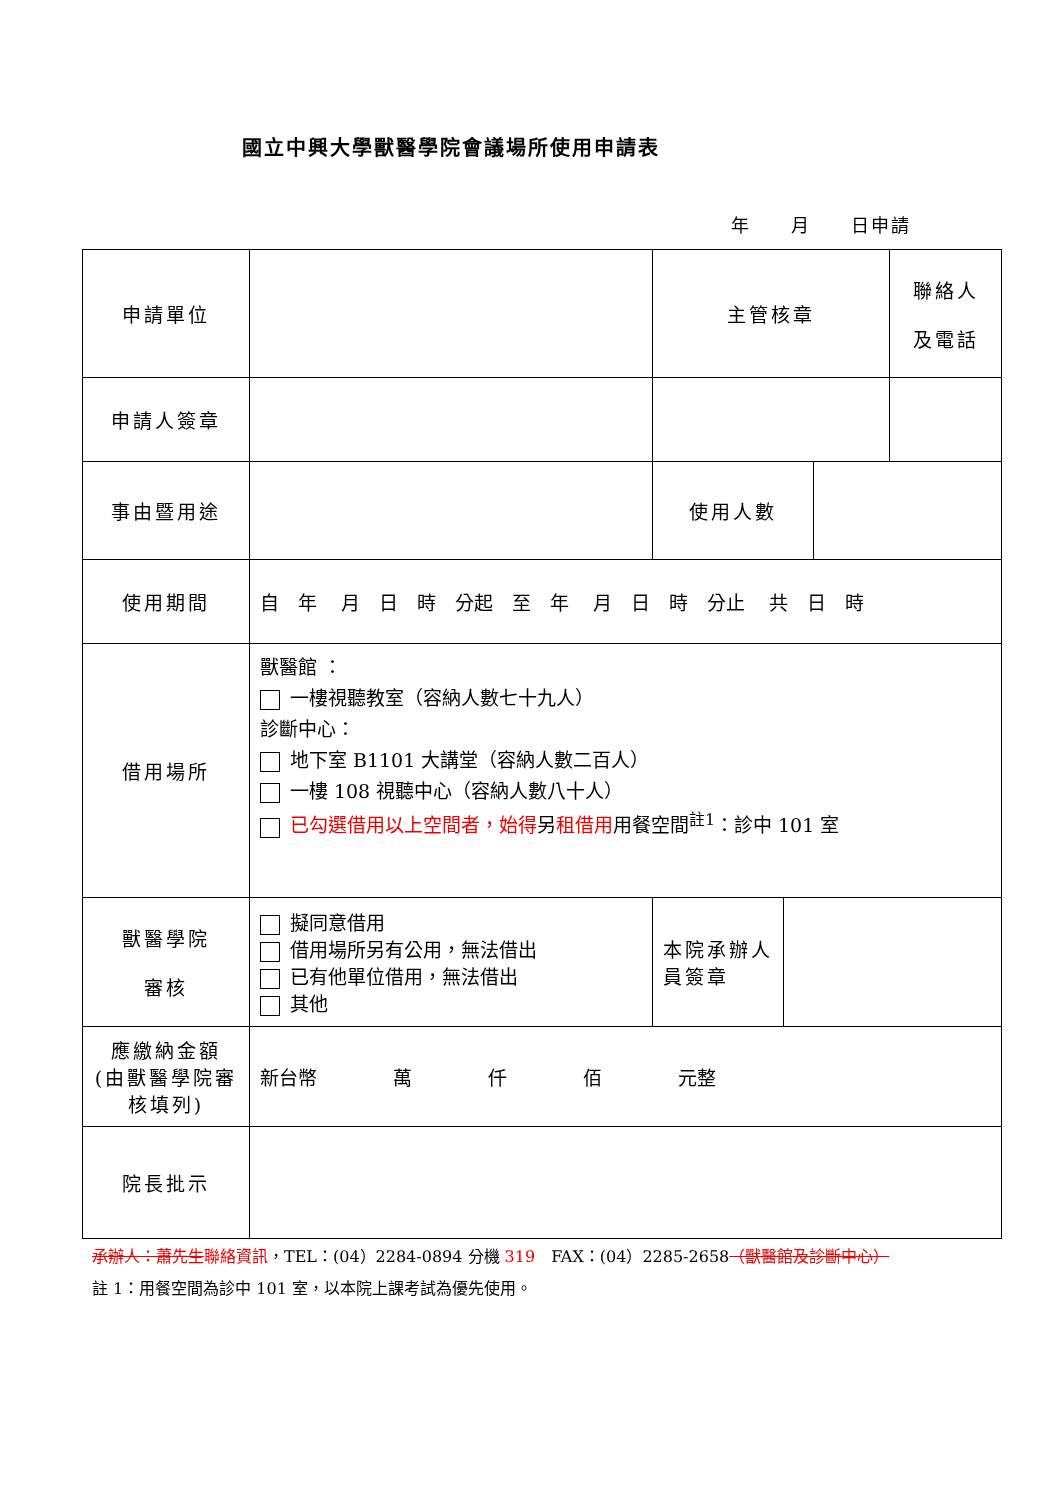國立中興大學獸醫學院會議場所使用申請表
年　　月　　日申請
| 申請單位 | | 主管核章 | 聯絡人 及電話 |
| 申請人簽章 | | | |
| 事由暨用途 | | / 使用人數 / / | |
| 使用期間 | 自 年 月 日 時 分起 至 年 月 日 時 分止 共 日 時 | | |
| 借用場所 | 獸醫館 ： 一樓視聽教室（容納人數七十九人） 診斷中心： 地下室 B1101 大講堂（容納人數二百人） 一樓 108 視聽中心（容納人數八十人） 已勾選借用以上空間者，始得 另 租借用 用餐空間<sup>註1</sup>：診中 101 室 | | |
| 獸醫學院 審核 | 擬同意借用 借用場所另有公用，無法借出 已有他單位借用，無法借出 其他 | / 本院承辦人員簽章 / / | |
| 應繳納金額 (由獸醫學院審核填列) | 新台幣 萬 仟 佰 元整 | | |
| 院長批示 | | | |
承辦人：蕭先生 聯絡資訊，TEL：(04）2284-0894 分機 319　FAX：(04）2285-2658（獸醫館及診斷中心）
註 1：用餐空間為診中 101 室，以本院上課考試為優先使用。